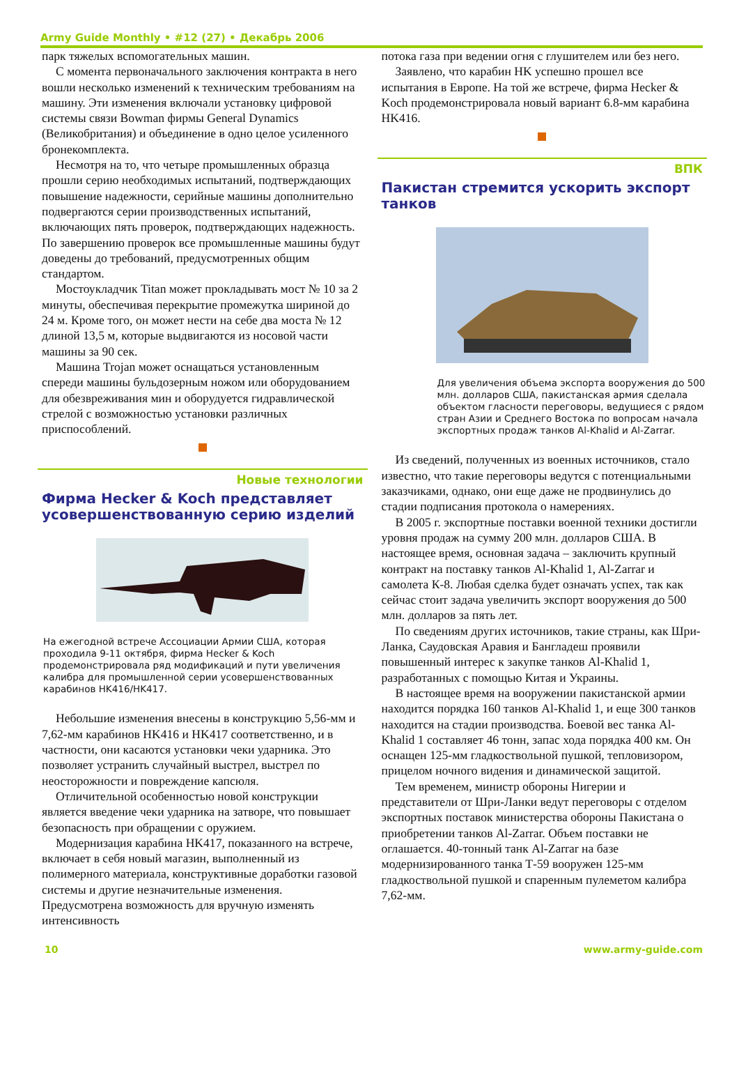Army Guide Monthly • #12 (27) • Декабрь 2006
парк тяжелых вспомогательных машин.
С момента первоначального заключения контракта в него вошли несколько изменений к техническим требованиям на машину. Эти изменения включали установку цифровой системы связи Bowman фирмы General Dynamics (Великобритания) и объединение в одно целое усиленного бронекомплекта.
Несмотря на то, что четыре промышленных образца прошли серию необходимых испытаний, подтверждающих повышение надежности, серийные машины дополнительно подвергаются серии производственных испытаний, включающих пять проверок, подтверждающих надежность. По завершению проверок все промышленные машины будут доведены до требований, предусмотренных общим стандартом.
Мостоукладчик Titan может прокладывать мост № 10 за 2 минуты, обеспечивая перекрытие промежутка шириной до 24 м. Кроме того, он может нести на себе два моста № 12 длиной 13,5 м, которые выдвигаются из носовой части машины за 90 сек.
Машина Trojan может оснащаться установленным спереди машины бульдозерным ножом или оборудованием для обезвреживания мин и оборудуется гидравлической стрелой с возможностью установки различных приспособлений.
Новые технологии
Фирма Hecker & Koch представляет усовершенствованную серию изделий
На ежегодной встрече Ассоциации Армии США, которая проходила 9-11 октября, фирма Hecker & Koch продемонстрировала ряд модификаций и пути увеличения калибра для промышленной серии усовершенствованных карабинов HK416/HK417.
Небольшие изменения внесены в конструкцию 5,56-мм и 7,62-мм карабинов HK416 и HK417 соответственно, и в частности, они касаются установки чеки ударника. Это позволяет устранить случайный выстрел, выстрел по неосторожности и повреждение капсюля.
Отличительной особенностью новой конструкции является введение чеки ударника на затворе, что повышает безопасность при обращении с оружием.
Модернизация карабина HK417, показанного на встрече, включает в себя новый магазин, выполненный из полимерного материала, конструктивные доработки газовой системы и другие незначительные изменения. Предусмотрена возможность для вручную изменять интенсивность
потока газа при ведении огня с глушителем или без него.
Заявлено, что карабин HK успешно прошел все испытания в Европе. На той же встрече, фирма Hecker & Koch продемонстрировала новый вариант 6.8-мм карабина HK416.
ВПК
Пакистан стремится ускорить экспорт танков
Для увеличения объема экспорта вооружения до 500 млн. долларов США, пакистанская армия сделала объектом гласности переговоры, ведущиеся с рядом стран Азии и Среднего Востока по вопросам начала экспортных продаж танков Al-Khalid и Al-Zarrar.
Из сведений, полученных из военных источников, стало известно, что такие переговоры ведутся с потенциальными заказчиками, однако, они еще даже не продвинулись до стадии подписания протокола о намерениях.
В 2005 г. экспортные поставки военной техники достигли уровня продаж на сумму 200 млн. долларов США. В настоящее время, основная задача – заключить крупный контракт на поставку танков Al-Khalid 1, Al-Zarrar и самолета К-8. Любая сделка будет означать успех, так как сейчас стоит задача увеличить экспорт вооружения до 500 млн. долларов за пять лет.
По сведениям других источников, такие страны, как Шри-Ланка, Саудовская Аравия и Бангладеш проявили повышенный интерес к закупке танков Al-Khalid 1, разработанных с помощью Китая и Украины.
В настоящее время на вооружении пакистанской армии находится порядка 160 танков Al-Khalid 1, и еще 300 танков находится на стадии производства. Боевой вес танка Al-Khalid 1 составляет 46 тонн, запас хода порядка 400 км. Он оснащен 125-мм гладкоствольной пушкой, тепловизором, прицелом ночного видения и динамической защитой.
Тем временем, министр обороны Нигерии и представители от Шри-Ланки ведут переговоры с отделом экспортных поставок министерства обороны Пакистана о приобретении танков Al-Zarrar. Объем поставки не оглашается. 40-тонный танк Al-Zarrar на базе модернизированного танка Т-59 вооружен 125-мм гладкоствольной пушкой и спаренным пулеметом калибра 7,62-мм.
10 www.army-guide.com